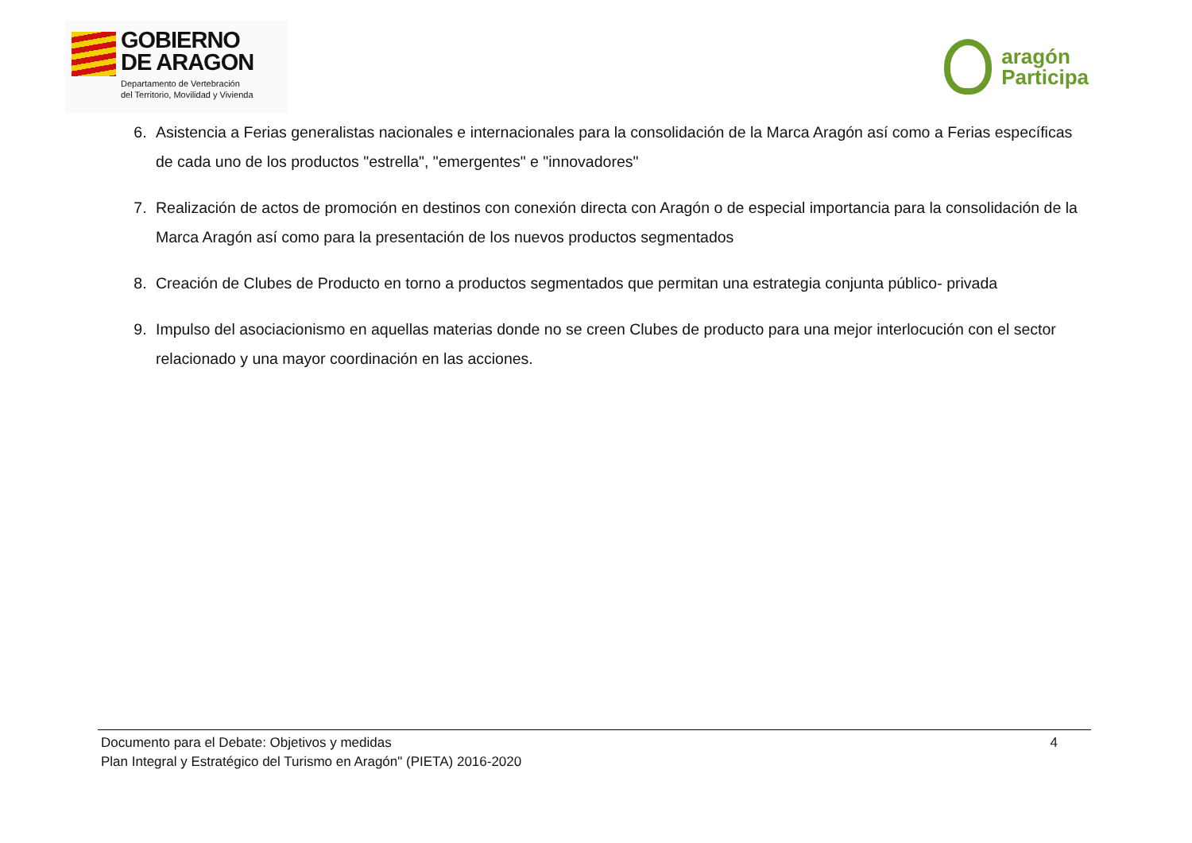GOBIERNO
DE ARAGON
Departamento de Vertebración
del Territorio, Movilidad y Vivienda
aragón
Participa
6. Asistencia a Ferias generalistas nacionales e internacionales para la consolidación de la Marca Aragón así como a Ferias específicas de cada uno de los productos "estrella", "emergentes" e "innovadores"
7. Realización de actos de promoción en destinos con conexión directa con Aragón o de especial importancia para la consolidación de la Marca Aragón así como para la presentación de los nuevos productos segmentados
8. Creación de Clubes de Producto en torno a productos segmentados que permitan una estrategia conjunta público- privada
9. Impulso del asociacionismo en aquellas materias donde no se creen Clubes de producto para una mejor interlocución con el sector relacionado y una mayor coordinación en las acciones.
Documento para el Debate: Objetivos y medidas
Plan Integral y Estratégico del Turismo en Aragón" (PIETA) 2016-2020
4